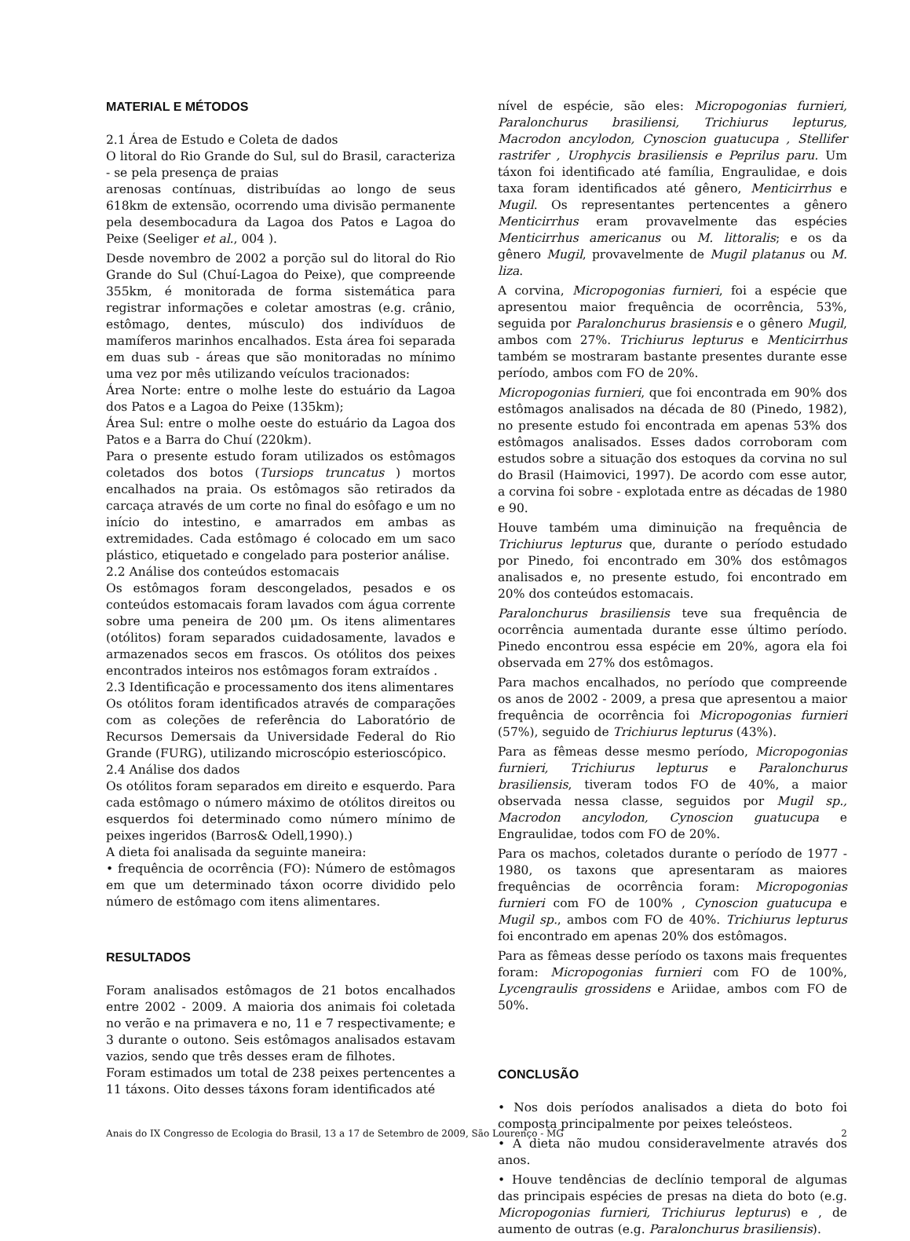MATERIAL E MÉTODOS
2.1 Área de Estudo e Coleta de dados
O litoral do Rio Grande do Sul, sul do Brasil, caracteriza - se pela presença de praias
arenosas contínuas, distribuídas ao longo de seus 618km de extensão, ocorrendo uma divisão permanente pela desembocadura da Lagoa dos Patos e Lagoa do Peixe (Seeliger et al., 004 ).
Desde novembro de 2002 a porção sul do litoral do Rio Grande do Sul (Chuí-Lagoa do Peixe), que compreende 355km, é monitorada de forma sistemática para registrar informações e coletar amostras (e.g. crânio, estômago, dentes, músculo) dos indivíduos de mamíferos marinhos encalhados. Esta área foi separada em duas sub - áreas que são monitoradas no mínimo uma vez por mês utilizando veículos tracionados:
Área Norte: entre o molhe leste do estuário da Lagoa dos Patos e a Lagoa do Peixe (135km);
Área Sul: entre o molhe oeste do estuário da Lagoa dos Patos e a Barra do Chuí (220km).
Para o presente estudo foram utilizados os estômagos coletados dos botos (Tursiops truncatus ) mortos encalhados na praia. Os estômagos são retirados da carcaça através de um corte no final do esôfago e um no início do intestino, e amarrados em ambas as extremidades. Cada estômago é colocado em um saco plástico, etiquetado e congelado para posterior análise.
2.2 Análise dos conteúdos estomacais
Os estômagos foram descongelados, pesados e os conteúdos estomacais foram lavados com água corrente sobre uma peneira de 200 μm. Os itens alimentares (otólitos) foram separados cuidadosamente, lavados e armazenados secos em frascos. Os otólitos dos peixes encontrados inteiros nos estômagos foram extraídos .
2.3 Identificação e processamento dos itens alimentares
Os otólitos foram identificados através de comparações com as coleções de referência do Laboratório de Recursos Demersais da Universidade Federal do Rio Grande (FURG), utilizando microscópio esterioscópico.
2.4 Análise dos dados
Os otólitos foram separados em direito e esquerdo. Para cada estômago o número máximo de otólitos direitos ou esquerdos foi determinado como número mínimo de peixes ingeridos (Barros& Odell,1990).)
A dieta foi analisada da seguinte maneira:
• frequência de ocorrência (FO): Número de estômagos em que um determinado táxon ocorre dividido pelo número de estômago com itens alimentares.
RESULTADOS
Foram analisados estômagos de 21 botos encalhados entre 2002 - 2009. A maioria dos animais foi coletada no verão e na primavera e no, 11 e 7 respectivamente; e 3 durante o outono. Seis estômagos analisados estavam vazios, sendo que três desses eram de filhotes.
Foram estimados um total de 238 peixes pertencentes a 11 táxons. Oito desses táxons foram identificados até
nível de espécie, são eles: Micropogonias furnieri, Paralonchurus brasiliensi, Trichiurus lepturus, Macrodon ancylodon, Cynoscion guatucupa , Stellifer rastrifer , Urophycis brasiliensis e Peprilus paru. Um táxon foi identificado até família, Engraulidae, e dois taxa foram identificados até gênero, Menticirrhus e Mugil. Os representantes pertencentes a gênero Menticirrhus eram provavelmente das espécies Menticirrhus americanus ou M. littoralis; e os da gênero Mugil, provavelmente de Mugil platanus ou M. liza.
A corvina, Micropogonias furnieri, foi a espécie que apresentou maior frequência de ocorrência, 53%, seguida por Paralonchurus brasiensis e o gênero Mugil, ambos com 27%. Trichiurus lepturus e Menticirrhus também se mostraram bastante presentes durante esse período, ambos com FO de 20%.
Micropogonias furnieri, que foi encontrada em 90% dos estômagos analisados na década de 80 (Pinedo, 1982), no presente estudo foi encontrada em apenas 53% dos estômagos analisados. Esses dados corroboram com estudos sobre a situação dos estoques da corvina no sul do Brasil (Haimovici, 1997). De acordo com esse autor, a corvina foi sobre - explotada entre as décadas de 1980 e 90.
Houve também uma diminuição na frequência de Trichiurus lepturus que, durante o período estudado por Pinedo, foi encontrado em 30% dos estômagos analisados e, no presente estudo, foi encontrado em 20% dos conteúdos estomacais.
Paralonchurus brasiliensis teve sua frequência de ocorrência aumentada durante esse último período. Pinedo encontrou essa espécie em 20%, agora ela foi observada em 27% dos estômagos.
Para machos encalhados, no período que compreende os anos de 2002 - 2009, a presa que apresentou a maior frequência de ocorrência foi Micropogonias furnieri (57%), seguido de Trichiurus lepturus (43%).
Para as fêmeas desse mesmo período, Micropogonias furnieri, Trichiurus lepturus e Paralonchurus brasiliensis, tiveram todos FO de 40%, a maior observada nessa classe, seguidos por Mugil sp., Macrodon ancylodon, Cynoscion guatucupa e Engraulidae, todos com FO de 20%.
Para os machos, coletados durante o período de 1977 - 1980, os taxons que apresentaram as maiores frequências de ocorrência foram: Micropogonias furnieri com FO de 100% , Cynoscion guatucupa e Mugil sp., ambos com FO de 40%. Trichiurus lepturus foi encontrado em apenas 20% dos estômagos.
Para as fêmeas desse período os taxons mais frequentes foram: Micropogonias furnieri com FO de 100%, Lycengraulis grossidens e Ariidae, ambos com FO de 50%.
CONCLUSÃO
• Nos dois períodos analisados a dieta do boto foi composta principalmente por peixes teleósteos.
• A dieta não mudou consideravelmente através dos anos.
• Houve tendências de declínio temporal de algumas das principais espécies de presas na dieta do boto (e.g. Micropogonias furnieri, Trichiurus lepturus) e , de aumento de outras (e.g. Paralonchurus brasiliensis).
Anais do IX Congresso de Ecologia do Brasil, 13 a 17 de Setembro de 2009, São Lourenço - MG 2